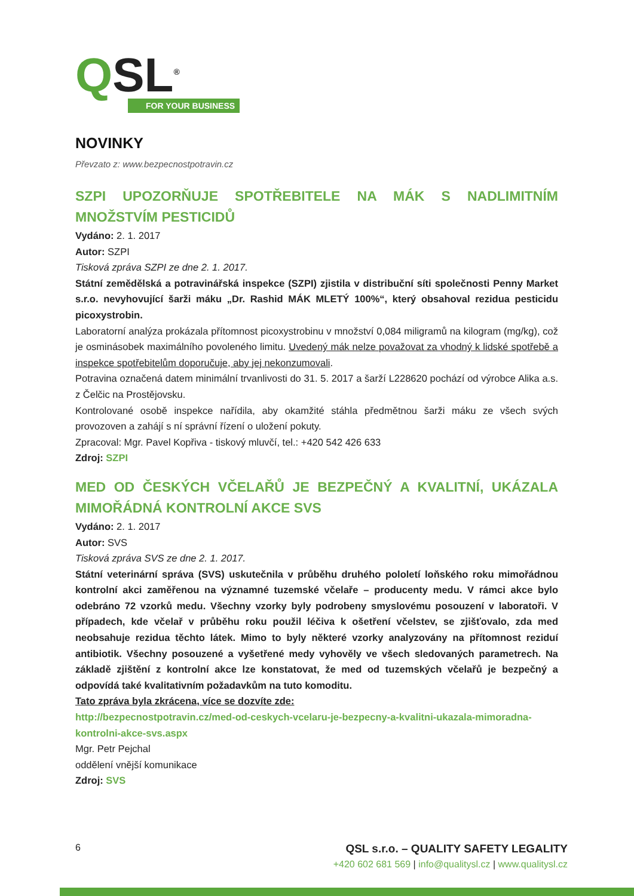QSL<sup>®</sup>
FOR YOUR BUSINESS
NOVINKY
Převzato z: www.bezpecnostpotravin.cz
SZPI UPOZORŇUJE SPOTŘEBITELE NA MÁK S NADLIMITNÍM MNOŽSTVÍM PESTICIDŮ
Vydáno: 2. 1. 2017
Autor: SZPI
Tisková zpráva SZPI ze dne 2. 1. 2017.
Státní zemědělská a potravinářská inspekce (SZPI) zjistila v distribuční síti společnosti Penny Market s.r.o. nevyhovující šarži máku „Dr. Rashid MÁK MLETÝ 100%“, který obsahoval rezidua pesticidu picoxystrobin.
Laboratorní analýza prokázala přítomnost picoxystrobinu v množství 0,084 miligramů na kilogram (mg/kg), což je osminásobek maximálního povoleného limitu. Uvedený mák nelze považovat za vhodný k lidské spotřebě a inspekce spotřebitelům doporučuje, aby jej nekonzumovali.
Potravina označená datem minimální trvanlivosti do 31. 5. 2017 a šarží L228620 pochází od výrobce Alika a.s. z Čelčic na Prostějovsku.
Kontrolované osobě inspekce nařídila, aby okamžité stáhla předmětnou šarži máku ze všech svých provozoven a zahájí s ní správní řízení o uložení pokuty.
Zpracoval: Mgr. Pavel Kopřiva - tiskový mluvčí, tel.: +420 542 426 633
Zdroj: SZPI
MED OD ČESKÝCH VČELAŘŮ JE BEZPEČNÝ A KVALITNÍ, UKÁZALA MIMOŘÁDNÁ KONTROLNÍ AKCE SVS
Vydáno: 2. 1. 2017
Autor: SVS
Tisková zpráva SVS ze dne 2. 1. 2017.
Státní veterinární správa (SVS) uskutečnila v průběhu druhého pololetí loňského roku mimořádnou kontrolní akci zaměřenou na významné tuzemské včelaře – producenty medu. V rámci akce bylo odebráno 72 vzorků medu. Všechny vzorky byly podrobeny smyslovému posouzení v laboratoři. V případech, kde včelař v průběhu roku použil léčiva k ošetření včelstev, se zjišťovalo, zda med neobsahuje rezidua těchto látek. Mimo to byly některé vzorky analyzovány na přítomnost reziduí antibiotik. Všechny posouzené a vyšetřené medy vyhověly ve všech sledovaných parametrech. Na základě zjištění z kontrolní akce lze konstatovat, že med od tuzemských včelařů je bezpečný a odpovídá také kvalitativním požadavkům na tuto komoditu.
Tato zpráva byla zkrácena, více se dozvíte zde:
http://bezpecnostpotravin.cz/med-od-ceskych-vcelaru-je-bezpecny-a-kvalitni-ukazala-mimoradna-kontrolni-akce-svs.aspx
Mgr. Petr Pejchal
oddělení vnější komunikace
Zdroj: SVS
6
QSL s.r.o. – QUALITY SAFETY LEGALITY
+420 602 681 569 | info@qualitysl.cz | www.qualitysl.cz